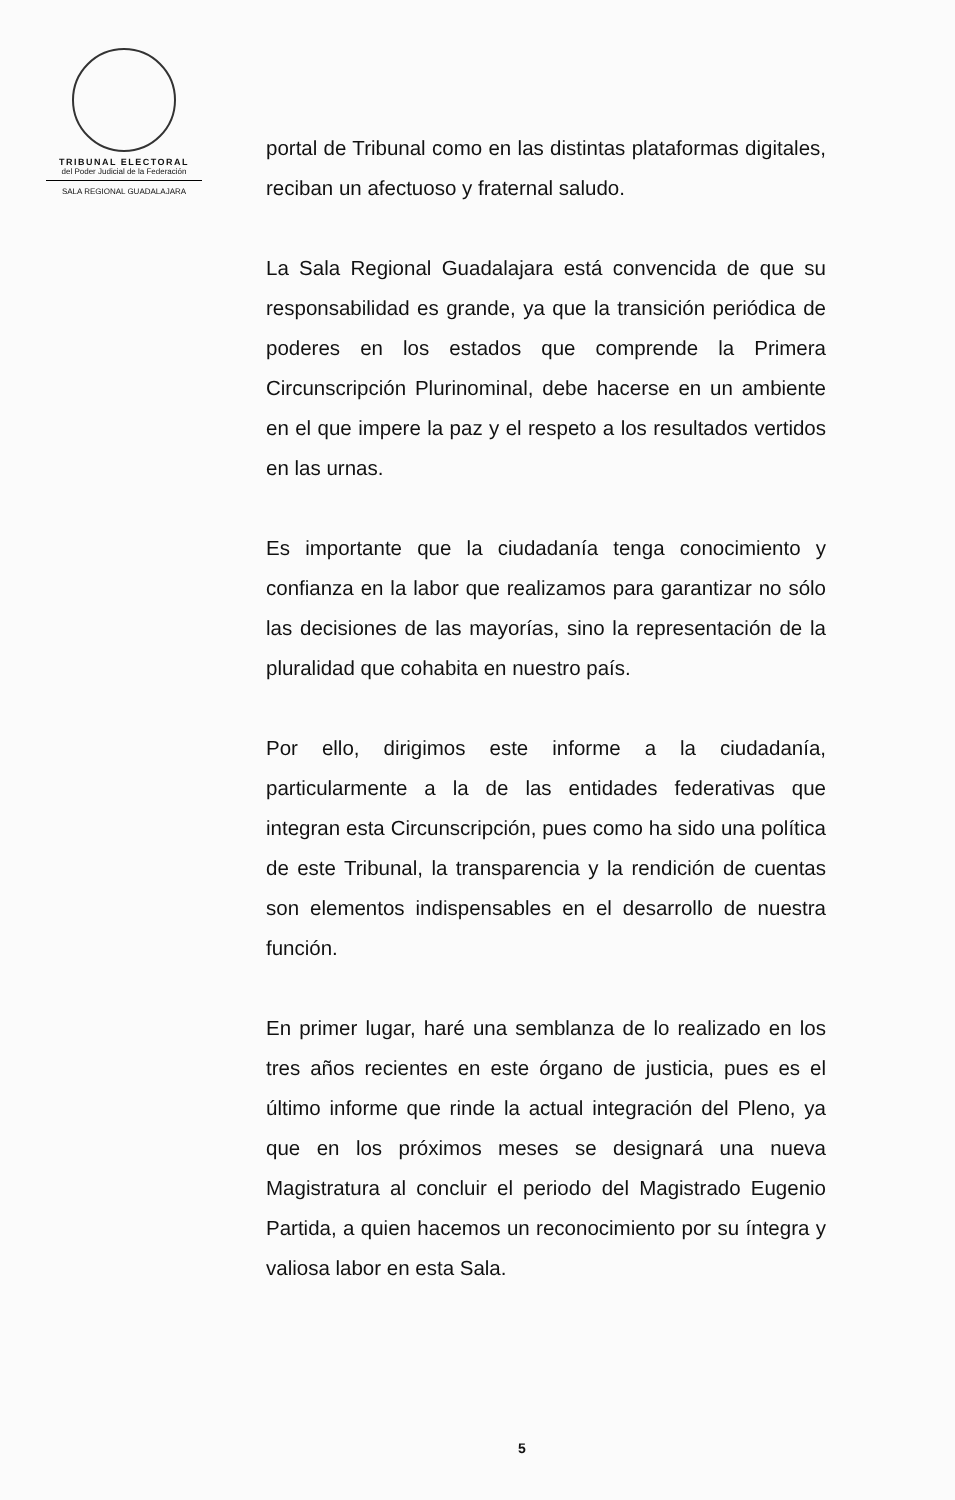TRIBUNAL ELECTORAL
del Poder Judicial de la Federación
SALA REGIONAL GUADALAJARA
portal de Tribunal como en las distintas plataformas digitales, reciban un afectuoso y fraternal saludo.
La Sala Regional Guadalajara está convencida de que su responsabilidad es grande, ya que la transición periódica de poderes en los estados que comprende la Primera Circunscripción Plurinominal, debe hacerse en un ambiente en el que impere la paz y el respeto a los resultados vertidos en las urnas.
Es importante que la ciudadanía tenga conocimiento y confianza en la labor que realizamos para garantizar no sólo las decisiones de las mayorías, sino la representación de la pluralidad que cohabita en nuestro país.
Por ello, dirigimos este informe a la ciudadanía, particularmente a la de las entidades federativas que integran esta Circunscripción, pues como ha sido una política de este Tribunal, la transparencia y la rendición de cuentas son elementos indispensables en el desarrollo de nuestra función.
En primer lugar, haré una semblanza de lo realizado en los tres años recientes en este órgano de justicia, pues es el último informe que rinde la actual integración del Pleno, ya que en los próximos meses se designará una nueva Magistratura al concluir el periodo del Magistrado Eugenio Partida, a quien hacemos un reconocimiento por su íntegra y valiosa labor en esta Sala.
5